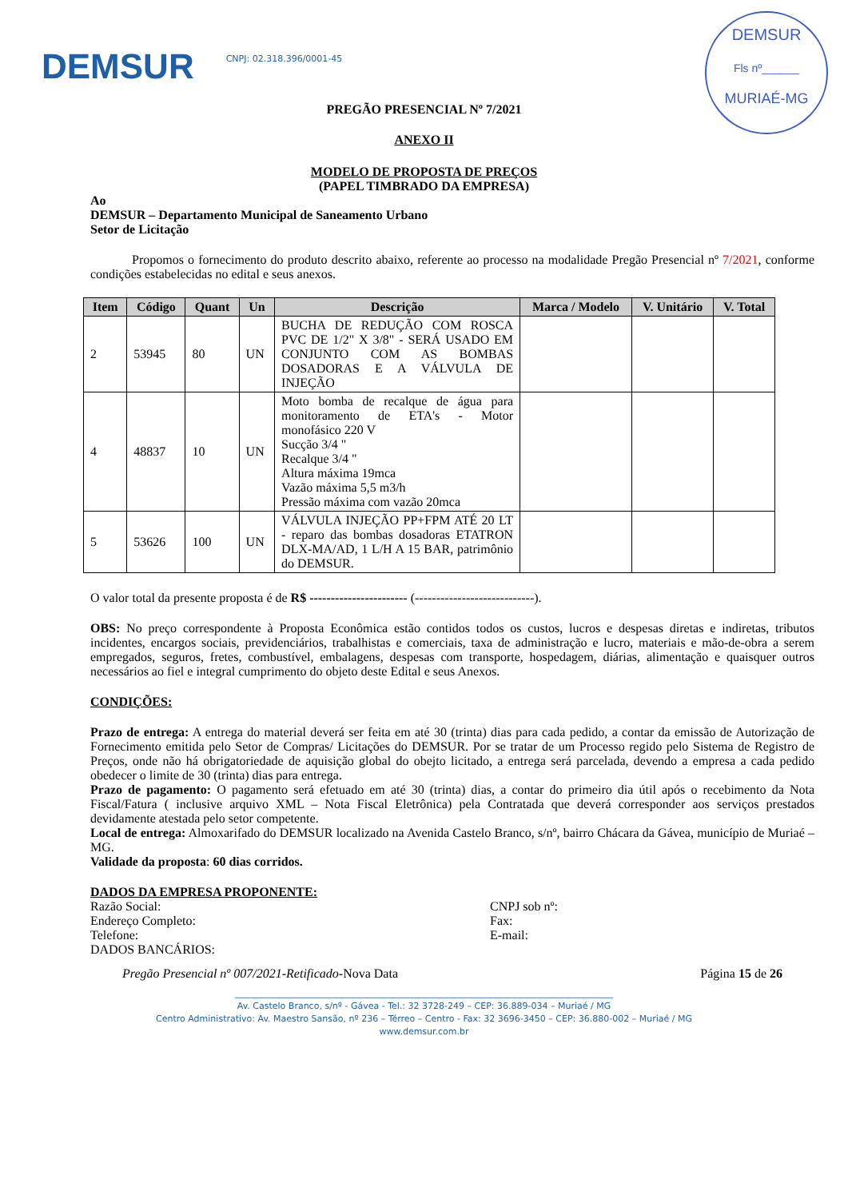DEMSUR CNPJ: 02.318.396/0001-45
DEMSUR
Fls nº______
MURIAÉ-MG
PREGÃO PRESENCIAL Nº 7/2021
ANEXO II
MODELO DE PROPOSTA DE PREÇOS
(PAPEL TIMBRADO DA EMPRESA)
Ao
DEMSUR – Departamento Municipal de Saneamento Urbano
Setor de Licitação
Propomos o fornecimento do produto descrito abaixo, referente ao processo na modalidade Pregão Presencial nº 7/2021, conforme condições estabelecidas no edital e seus anexos.
| Item | Código | Quant | Un | Descrição | Marca / Modelo | V. Unitário | V. Total |
| --- | --- | --- | --- | --- | --- | --- | --- |
| 2 | 53945 | 80 | UN | BUCHA DE REDUÇÃO COM ROSCA PVC DE 1/2" X 3/8" - SERÁ USADO EM CONJUNTO COM AS BOMBAS DOSADORAS E A VÁLVULA DE INJEÇÃO | | | |
| 4 | 48837 | 10 | UN | Moto bomba de recalque de água para monitoramento de ETA's - Motor monofásico 220 V Sucção 3/4 " Recalque 3/4 " Altura máxima 19mca Vazão máxima 5,5 m3/h Pressão máxima com vazão 20mca | | | |
| 5 | 53626 | 100 | UN | VÁLVULA INJEÇÃO PP+FPM ATÉ 20 LT - reparo das bombas dosadoras ETATRON DLX-MA/AD, 1 L/H A 15 BAR, patrimônio do DEMSUR. | | | |
O valor total da presente proposta é de R$ ----------------------- (----------------------------).
OBS: No preço correspondente à Proposta Econômica estão contidos todos os custos, lucros e despesas diretas e indiretas, tributos incidentes, encargos sociais, previdenciários, trabalhistas e comerciais, taxa de administração e lucro, materiais e mão-de-obra a serem empregados, seguros, fretes, combustível, embalagens, despesas com transporte, hospedagem, diárias, alimentação e quaisquer outros necessários ao fiel e integral cumprimento do objeto deste Edital e seus Anexos.
CONDIÇÕES:
Prazo de entrega: A entrega do material deverá ser feita em até 30 (trinta) dias para cada pedido, a contar da emissão de Autorização de Fornecimento emitida pelo Setor de Compras/ Licitações do DEMSUR. Por se tratar de um Processo regido pelo Sistema de Registro de Preços, onde não há obrigatoriedade de aquisição global do obejto licitado, a entrega será parcelada, devendo a empresa a cada pedido obedecer o limite de 30 (trinta) dias para entrega.
Prazo de pagamento: O pagamento será efetuado em até 30 (trinta) dias, a contar do primeiro dia útil após o recebimento da Nota Fiscal/Fatura ( inclusive arquivo XML – Nota Fiscal Eletrônica) pela Contratada que deverá corresponder aos serviços prestados devidamente atestada pelo setor competente.
Local de entrega: Almoxarifado do DEMSUR localizado na Avenida Castelo Branco, s/nº, bairro Chácara da Gávea, município de Muriaé – MG.
Validade da proposta: 60 dias corridos.
DADOS DA EMPRESA PROPONENTE:
Razão Social:
Endereço Completo:
Telefone:
DADOS BANCÁRIOS:
CNPJ sob nº:
Fax:
E-mail:
Pregão Presencial nº 007/2021-Retificado-Nova Data Página 15 de 26
______________________________________________________________________________________
Av. Castelo Branco, s/nº - Gávea - Tel.: 32 3728-249 – CEP: 36.889-034 – Muriaé / MG
Centro Administrativo: Av. Maestro Sansão, nº 236 – Térreo – Centro - Fax: 32 3696-3450 – CEP: 36.880-002 – Muriaé / MG
www.demsur.com.br